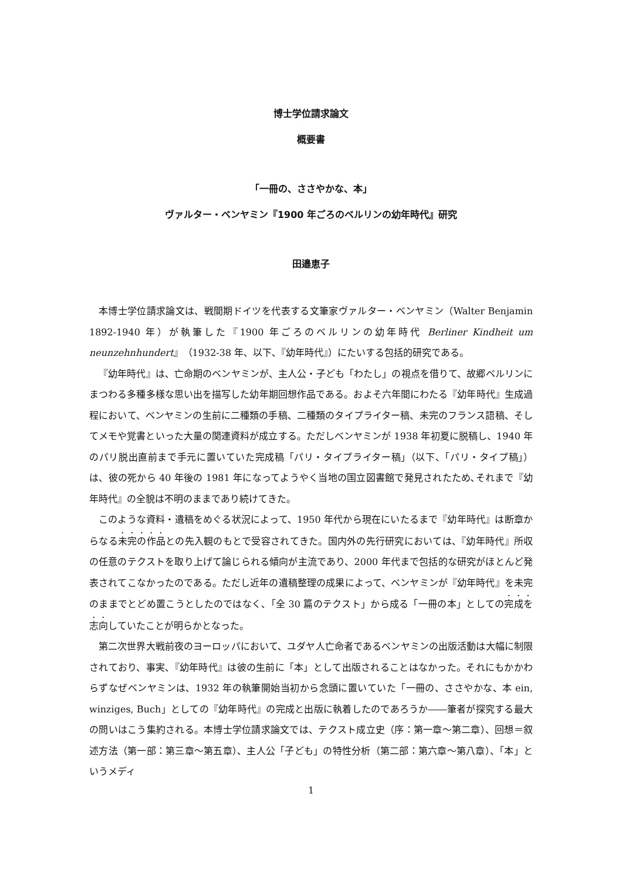博士学位請求論文
概要書
「一冊の、ささやかな、本」
ヴァルター・ベンヤミン『1900 年ごろのベルリンの幼年時代』研究
田邉恵子
本博士学位請求論文は、戦間期ドイツを代表する文筆家ヴァルター・ベンヤミン（Walter Benjamin 1892-1940 年）が執筆した『1900 年ごろのベルリンの幼年時代 Berliner Kindheit um neunzehnhundert』（1932-38 年、以下、『幼年時代』）にたいする包括的研究である。
『幼年時代』は、亡命期のベンヤミンが、主人公・子ども「わたし」の視点を借りて、故郷ベルリンにまつわる多種多様な思い出を描写した幼年期回想作品である。およそ六年間にわたる『幼年時代』生成過程において、ベンヤミンの生前に二種類の手稿、二種類のタイプライター稿、未完のフランス語稿、そしてメモや覚書といった大量の関連資料が成立する。ただしベンヤミンが 1938 年初夏に脱稿し、1940 年のパリ脱出直前まで手元に置いていた完成稿「パリ・タイプライター稿」（以下、「パリ・タイプ稿」）は、彼の死から 40 年後の 1981 年になってようやく当地の国立図書館で発見されたため､それまで『幼年時代』の全貌は不明のままであり続けてきた。
このような資料・遺稿をめぐる状況によって、1950 年代から現在にいたるまで『幼年時代』は断章からなる未完の作品との先入観のもとで受容されてきた。国内外の先行研究においては、『幼年時代』所収の任意のテクストを取り上げて論じられる傾向が主流であり、2000 年代まで包括的な研究がほとんど発表されてこなかったのである。ただし近年の遺稿整理の成果によって、ベンヤミンが『幼年時代』を未完のままでとどめ置こうとしたのではなく、「全 30 篇のテクスト」から成る「一冊の本」としての完成を志向していたことが明らかとなった。
第二次世界大戦前夜のヨーロッパにおいて、ユダヤ人亡命者であるベンヤミンの出版活動は大幅に制限されており、事実、『幼年時代』は彼の生前に「本」として出版されることはなかった。それにもかかわらずなぜベンヤミンは、1932 年の執筆開始当初から念頭に置いていた「一冊の、ささやかな、本 ein, winziges, Buch」としての『幼年時代』の完成と出版に執着したのであろうか――筆者が探究する最大の問いはこう集約される。本博士学位請求論文では、テクスト成立史（序：第一章～第二章）、回想＝叙述方法（第一部：第三章～第五章）、主人公「子ども」の特性分析（第二部：第六章～第八章）、「本」というメディ
1